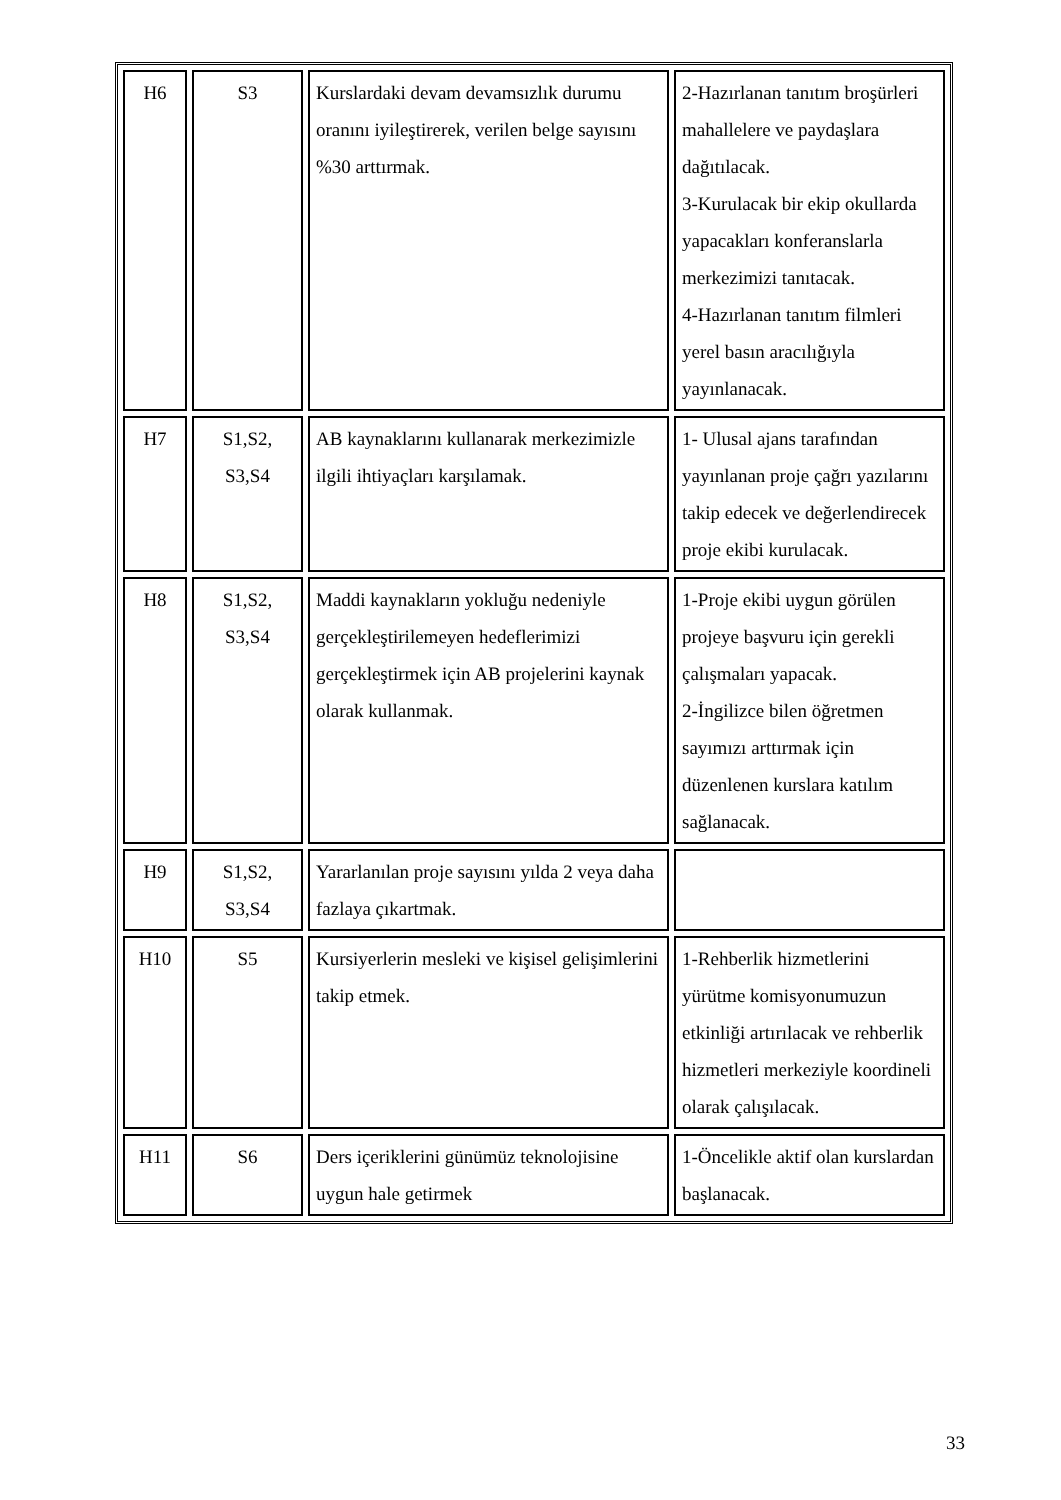| H6 | S3 | Kurslardaki devam devamsızlık durumu oranını iyileştirerek, verilen belge sayısını %30 arttırmak. | 2-Hazırlanan tanıtım broşürleri mahallelere ve paydaşlara dağıtılacak. 3-Kurulacak bir ekip okullarda yapacakları konferanslarla merkezimizi tanıtacak. 4-Hazırlanan tanıtım filmleri yerel basın aracılığıyla yayınlanacak. |
| H7 | S1,S2, S3,S4 | AB kaynaklarını kullanarak merkezimizle ilgili ihtiyaçları karşılamak. | 1- Ulusal ajans tarafından yayınlanan proje çağrı yazılarını takip edecek ve değerlendirecek proje ekibi kurulacak. |
| H8 | S1,S2, S3,S4 | Maddi kaynakların yokluğu nedeniyle gerçekleştirilemeyen hedeflerimizi gerçekleştirmek için AB projelerini kaynak olarak kullanmak. | 1-Proje ekibi uygun görülen projeye başvuru için gerekli çalışmaları yapacak. 2-İngilizce bilen öğretmen sayımızı arttırmak için düzenlenen kurslara katılım sağlanacak. |
| H9 | S1,S2, S3,S4 | Yararlanılan proje sayısını yılda 2 veya daha fazlaya çıkartmak. | |
| H10 | S5 | Kursiyerlerin mesleki ve kişisel gelişimlerini takip etmek. | 1-Rehberlik hizmetlerini yürütme komisyonumuzun etkinliği artırılacak ve rehberlik hizmetleri merkeziyle koordineli olarak çalışılacak. |
| H11 | S6 | Ders içeriklerini günümüz teknolojisine uygun hale getirmek | 1-Öncelikle aktif olan kurslardan başlanacak. |
33